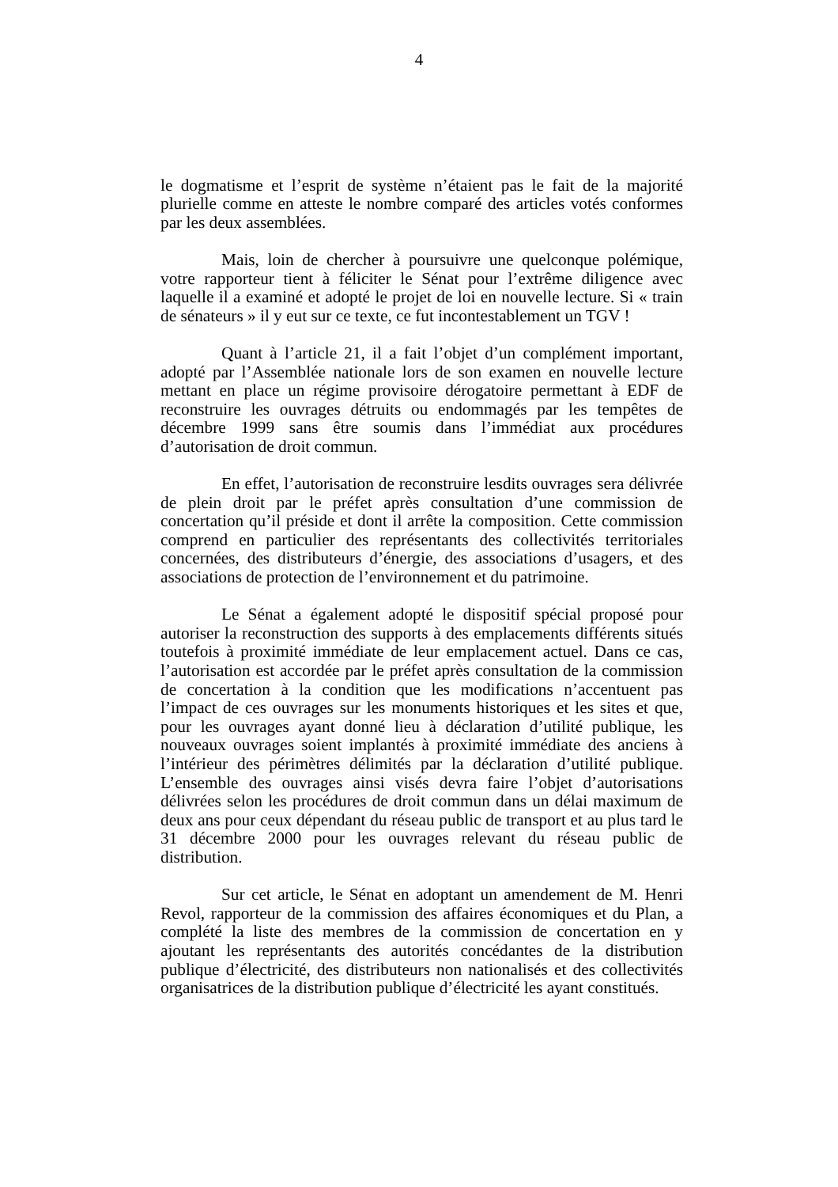4
le dogmatisme et l’esprit de système n’étaient pas le fait de la majorité plurielle comme en atteste le nombre comparé des articles votés conformes par les deux assemblées.
Mais, loin de chercher à poursuivre une quelconque polémique, votre rapporteur tient à féliciter le Sénat pour l’extrême diligence avec laquelle il a examiné et adopté le projet de loi en nouvelle lecture. Si « train de sénateurs » il y eut sur ce texte, ce fut incontestablement un TGV !
Quant à l’article 21, il a fait l’objet d’un complément important, adopté par l’Assemblée nationale lors de son examen en nouvelle lecture mettant en place un régime provisoire dérogatoire permettant à EDF de reconstruire les ouvrages détruits ou endommagés par les tempêtes de décembre 1999 sans être soumis dans l’immédiat aux procédures d’autorisation de droit commun.
En effet, l’autorisation de reconstruire lesdits ouvrages sera délivrée de plein droit par le préfet après consultation d’une commission de concertation qu’il préside et dont il arrête la composition. Cette commission comprend en particulier des représentants des collectivités territoriales concernées, des distributeurs d’énergie, des associations d’usagers, et des associations de protection de l’environnement et du patrimoine.
Le Sénat a également adopté le dispositif spécial proposé pour autoriser la reconstruction des supports à des emplacements différents situés toutefois à proximité immédiate de leur emplacement actuel. Dans ce cas, l’autorisation est accordée par le préfet après consultation de la commission de concertation à la condition que les modifications n’accentuent pas l’impact de ces ouvrages sur les monuments historiques et les sites et que, pour les ouvrages ayant donné lieu à déclaration d’utilité publique, les nouveaux ouvrages soient implantés à proximité immédiate des anciens à l’intérieur des périmètres délimités par la déclaration d’utilité publique. L’ensemble des ouvrages ainsi visés devra faire l’objet d’autorisations délivrées selon les procédures de droit commun dans un délai maximum de deux ans pour ceux dépendant du réseau public de transport et au plus tard le 31 décembre 2000 pour les ouvrages relevant du réseau public de distribution.
Sur cet article, le Sénat en adoptant un amendement de M. Henri Revol, rapporteur de la commission des affaires économiques et du Plan, a complété la liste des membres de la commission de concertation en y ajoutant les représentants des autorités concédantes de la distribution publique d’électricité, des distributeurs non nationalisés et des collectivités organisatrices de la distribution publique d’électricité les ayant constitués.